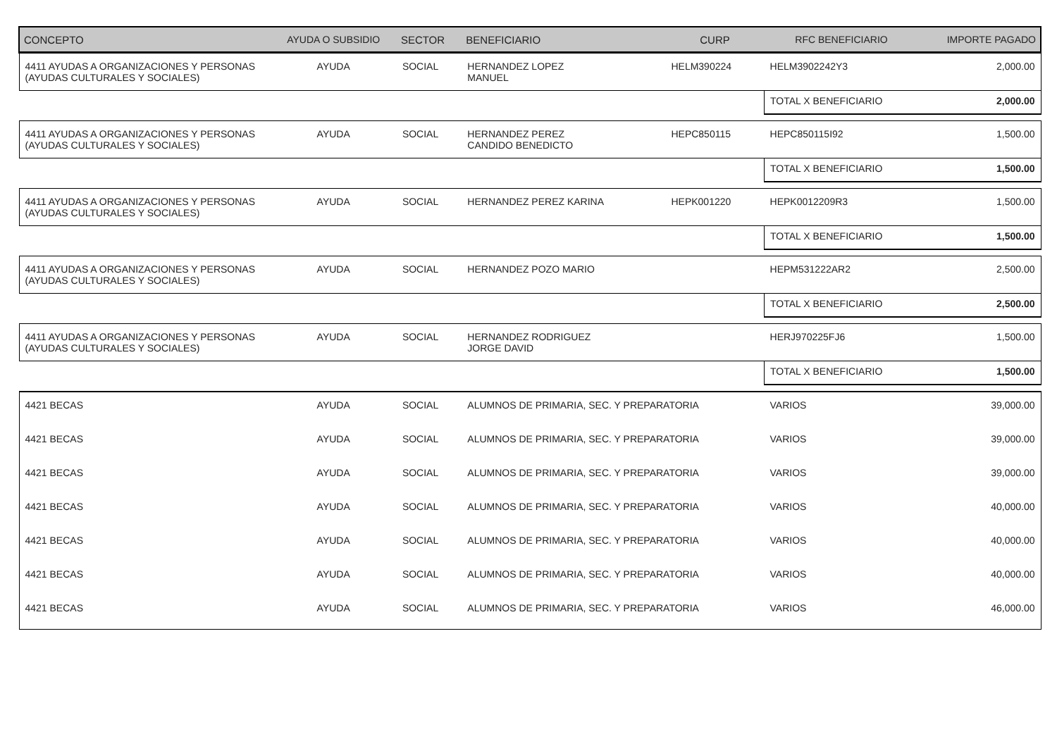| CONCEPTO | AYUDA O SUBSIDIO | SECTOR | BENEFICIARIO | CURP | RFC BENEFICIARIO | IMPORTE PAGADO |
| --- | --- | --- | --- | --- | --- | --- |
| 4411 AYUDAS A ORGANIZACIONES Y PERSONAS (AYUDAS CULTURALES Y SOCIALES) | AYUDA | SOCIAL | HERNANDEZ LOPEZ MANUEL | HELM390224 | HELM3902242Y3 | 2,000.00 |
| | | | | | TOTAL X BENEFICIARIO | 2,000.00 |
| 4411 AYUDAS A ORGANIZACIONES Y PERSONAS (AYUDAS CULTURALES Y SOCIALES) | AYUDA | SOCIAL | HERNANDEZ PEREZ CANDIDO BENEDICTO | HEPC850115 | HEPC850115I92 | 1,500.00 |
| | | | | | TOTAL X BENEFICIARIO | 1,500.00 |
| 4411 AYUDAS A ORGANIZACIONES Y PERSONAS (AYUDAS CULTURALES Y SOCIALES) | AYUDA | SOCIAL | HERNANDEZ PEREZ KARINA | HEPK001220 | HEPK0012209R3 | 1,500.00 |
| | | | | | TOTAL X BENEFICIARIO | 1,500.00 |
| 4411 AYUDAS A ORGANIZACIONES Y PERSONAS (AYUDAS CULTURALES Y SOCIALES) | AYUDA | SOCIAL | HERNANDEZ POZO MARIO | | HEPM531222AR2 | 2,500.00 |
| | | | | | TOTAL X BENEFICIARIO | 2,500.00 |
| 4411 AYUDAS A ORGANIZACIONES Y PERSONAS (AYUDAS CULTURALES Y SOCIALES) | AYUDA | SOCIAL | HERNANDEZ RODRIGUEZ JORGE DAVID | | HERJ970225FJ6 | 1,500.00 |
| | | | | | TOTAL X BENEFICIARIO | 1,500.00 |
| 4421 BECAS | AYUDA | SOCIAL | ALUMNOS DE PRIMARIA, SEC. Y PREPARATORIA | | VARIOS | 39,000.00 |
| 4421 BECAS | AYUDA | SOCIAL | ALUMNOS DE PRIMARIA, SEC. Y PREPARATORIA | | VARIOS | 39,000.00 |
| 4421 BECAS | AYUDA | SOCIAL | ALUMNOS DE PRIMARIA, SEC. Y PREPARATORIA | | VARIOS | 39,000.00 |
| 4421 BECAS | AYUDA | SOCIAL | ALUMNOS DE PRIMARIA, SEC. Y PREPARATORIA | | VARIOS | 40,000.00 |
| 4421 BECAS | AYUDA | SOCIAL | ALUMNOS DE PRIMARIA, SEC. Y PREPARATORIA | | VARIOS | 40,000.00 |
| 4421 BECAS | AYUDA | SOCIAL | ALUMNOS DE PRIMARIA, SEC. Y PREPARATORIA | | VARIOS | 40,000.00 |
| 4421 BECAS | AYUDA | SOCIAL | ALUMNOS DE PRIMARIA, SEC. Y PREPARATORIA | | VARIOS | 46,000.00 |